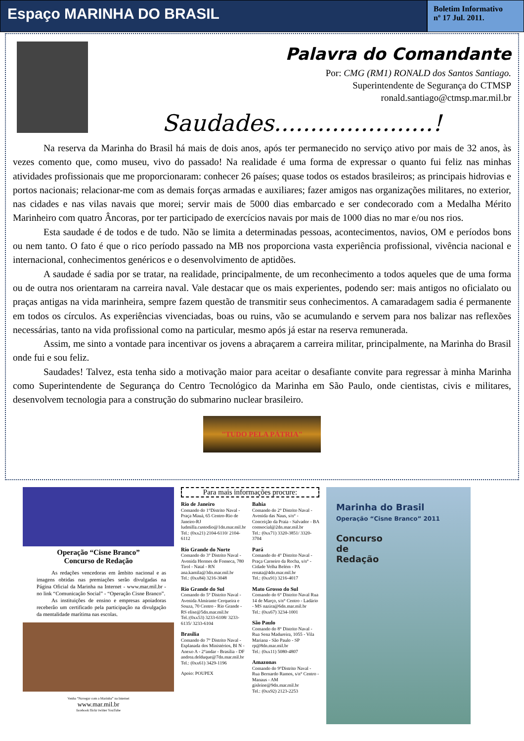Espaço MARINHA DO BRASIL
Boletim Informativo
nº 17 Jul. 2011.
Palavra do Comandante
Por: CMG (RM1) RONALD dos Santos Santiago.
Superintendente de Segurança do CTMSP
ronald.santiago@ctmsp.mar.mil.br
Saudades......................!
Na reserva da Marinha do Brasil há mais de dois anos, após ter permanecido no serviço ativo por mais de 32 anos, às vezes comento que, como museu, vivo do passado! Na realidade é uma forma de expressar o quanto fui feliz nas minhas atividades profissionais que me proporcionaram: conhecer 26 países; quase todos os estados brasileiros; as principais hidrovias e portos nacionais; relacionar-me com as demais forças armadas e auxiliares; fazer amigos nas organizações militares, no exterior, nas cidades e nas vilas navais que morei; servir mais de 5000 dias embarcado e ser condecorado com a Medalha Mérito Marinheiro com quatro Âncoras, por ter participado de exercícios navais por mais de 1000 dias no mar e/ou nos rios.
Esta saudade é de todos e de tudo. Não se limita a determinadas pessoas, acontecimentos, navios, OM e períodos bons ou nem tanto. O fato é que o rico período passado na MB nos proporciona vasta experiência profissional, vivência nacional e internacional, conhecimentos genéricos e o desenvolvimento de aptidões.
A saudade é sadia por se tratar, na realidade, principalmente, de um reconhecimento a todos aqueles que de uma forma ou de outra nos orientaram na carreira naval. Vale destacar que os mais experientes, podendo ser: mais antigos no oficialato ou praças antigas na vida marinheira, sempre fazem questão de transmitir seus conhecimentos. A camaradagem sadia é permanente em todos os círculos. As experiências vivenciadas, boas ou ruins, vão se acumulando e servem para nos balizar nas reflexões necessárias, tanto na vida profissional como na particular, mesmo após já estar na reserva remunerada.
Assim, me sinto a vontade para incentivar os jovens a abraçarem a carreira militar, principalmente, na Marinha do Brasil onde fui e sou feliz.
Saudades! Talvez, esta tenha sido a motivação maior para aceitar o desafiante convite para regressar à minha Marinha como Superintendente de Segurança do Centro Tecnológico da Marinha em São Paulo, onde cientistas, civis e militares, desenvolvem tecnologia para a construção do submarino nuclear brasileiro.
"TUDO PELA PÁTRIA"
Operação “Cisne Branco”
Concurso de Redação
As redações vencedoras em âmbito nacional e as imagens obtidas nas premiações serão divulgadas na Página Oficial da Marinha na Internet - www.mar.mil.br - no link “Comunicação Social” - “Operação Cisne Branco”.
As instituições de ensino e empresas apoiadoras receberão um certificado pela participação na divulgação da mentalidade marítima nas escolas.
Venha “Navegar com a Marinha” na Internet
www.mar.mil.br
facebook flickr twitter YouTube
Para mais informações procure:
Rio de Janeiro
Comando do 1°Distrito Naval - Praça Mauá, 65 Centro-Rio de Janeiro-RJ ludmilla.custodio@1dn.mar.mil.br
Tel.: (0xx21) 2104-6110/ 2104-6112
Rio Grande do Norte
Comando do 3° Distrito Naval - Avenida Hermes de Fonseca, 780 Tirol - Natal - RN ana.kamila@3dn.mar.mil.br
Tel.: (0xx84) 3216-3048
Rio Grande do Sul
Comando do 5° Distrito Naval - Avenida Almirante Cerqueira e Souza, 70 Centro - Rio Grande - RS elise@5dn.mar.mil.br
Tel.:(0xx53) 3233-6108/ 3233-6135/ 3233-6104
Brasília
Comando do 7° Distrito Naval - Esplanada dos Ministérios, Bl N - Anexo A - 2°andar - Brasília - DF andrea.delduque@7dn.mar.mil.br
Tel.: (0xx61) 3429-1196
Apoio: POUPEX
Bahia
Comando do 2° Distrito Naval - Avenida das Naus, s/n° - Conceição da Praia - Salvador - BA comsocial@2dn.mar.mil.br
Tel.: (0xx71) 3320-3851/ 3320-3704
Pará
Comando do 4° Distrito Naval - Praça Carneiro da Rocha, s/n° - Cidade Velha Belém - PA renata@4dn.mar.mil.br
Tel.: (0xx91) 3216-4017
Mato Grosso do Sul
Comando do 6° Distrito Naval Rua 14 de Março, s/n° Centro - Ladário - MS nazira@6dn.mar.mil.br
Tel.: (0xx67) 3234-1001
São Paulo
Comando do 8° Distrito Naval - Rua Sena Madureira, 1055 - Vila Mariana - São Paulo - SP rp@8dn.mar.mil.br
Tel.: (0xx11) 5080-4807
Amazonas
Comando do 9°Distrito Naval - Rua Bernardo Ramos, s/n° Centro - Manaus - AM gisleine@9dn.mar.mil.br
Tel.: (0xx92) 2123-2253
Marinha do Brasil
Operação “Cisne Branco” 2011
Concurso
de
Redação